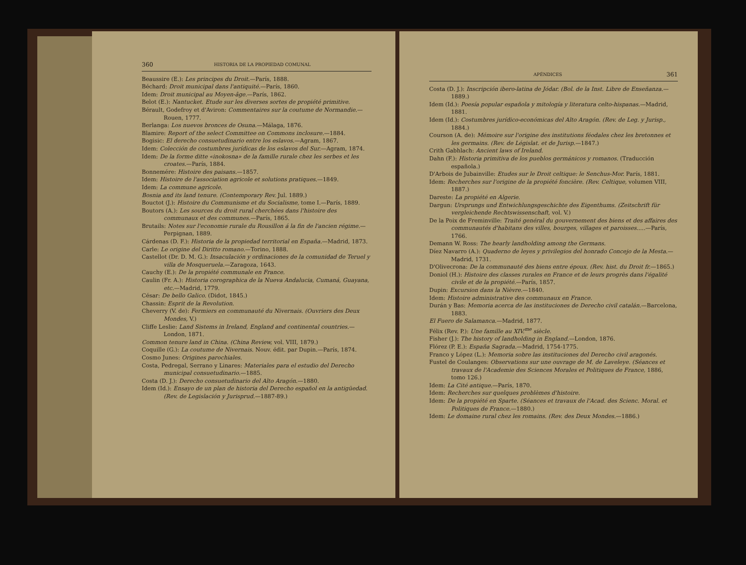360 HISTORIA DE LA PROPIEDAD COMUNAL
Beaussire (E.): Les principes du Droit.—París, 1888.
Béchard: Droit municipal dans l'antiquité.—París, 1860.
Idem: Droit municipal au Moyen-âge.—París, 1862.
Belot (E.): Nantucket. Etude sur les diverses sortes de propiété primitive.
Bérault, Godefroy et d'Aviron: Commentaires sur la coutume de Normandie.—Rouen, 1777.
Berlanga: Los nuevos bronces de Osuna.—Málaga, 1876.
Blamire: Report of the select Committee on Commons inclosure.—1884.
Bogisic: El derecho consuetudinario entre los eslavos.—Agram, 1867.
Idem: Colección de costumbres jurídicas de los eslavos del Sur.—Agram, 1874.
Idem: De la forme ditte «inokosna» de la famille rurale chez les serbes et les croates.—París, 1884.
Bonnemére: Histoire des paisans.—1857.
Idem: Histoire de l'association agricole et solutions pratiques.—1849.
Idem: La commune agricole.
Bosnia and its land tenure. (Contemporary Rev. Jul. 1889.)
Bouctot (J.): Histoire du Communisme et du Socialisme, tome I.—París, 1889.
Boutors (A.): Les sources du droit rural cherchées dans l'histoire des communaux et des communes.—París, 1865.
Brutails: Notes sur l'economie rurale du Rousillon á la fin de l'ancien régime.—Perpignan, 1889.
Cárdenas (D. F.): Historia de la propiedad territorial en España.—Madrid, 1873.
Carle: Le origine del Diritto romano.—Torino, 1888.
Castellot (Dr. D. M. G.): Insaculación y ordinaciones de la comunidad de Teruel y villa de Mosqueruela.—Zaragoza, 1643.
Cauchy (E.): De la propiété communale en France.
Caulin (Fr. A.): Historia corographica de la Nueva Andalucia, Cumaná, Guayana, etc.—Madrid, 1779.
César: De bello Galico. (Didot, 1845.)
Chassin: Esprit de la Revolution.
Cheverry (V. de): Fermiers en communauté du Nivernais. (Ouvriers des Deux Mondes, V.)
Cliffe Leslie: Land Sistems in Ireland, England and continental countries.—London, 1871.
Common tenure land in China. (China Review, vol. VIII, 1879.)
Coquille (G.): La coutume de Nivernais. Nouv. édit. par Dupin.—París, 1874.
Cosmo Junes: Origines parochiales.
Costa, Pedregal, Serrano y Linares: Materiales para el estudio del Derecho municipal consuetudinario.—1885.
Costa (D. J.): Derecho consuetudinario del Alto Aragón.—1880.
Idem (Id.): Ensayo de un plan de historia del Derecho español en la antigüedad. (Rev. de Legislación y Jurisprud.—1887-89.)
APÉNDICES 361
Costa (D. J.): Inscripción ibero-latina de Jódar. (Bol. de la Inst. Libre de Enseñanza.—1889.)
Idem (Id.): Poesía popular española y mitología y literatura celto-hispanas.—Madrid, 1881.
Idem (Id.): Costumbres jurídico-económicas del Alto Aragón. (Rev. de Leg. y Jurisp., 1884.)
Courson (A. de): Mémoire sur l'origine des institutions féodales chez les bretonnes et les germains. (Rev. de Législat. et de Jurisp.—1847.)
Crith Gabhlach: Ancient laws of Ireland.
Dahn (F.): Historia primitiva de los pueblos germánicos y romanos. (Traducción española.)
D'Arbois de Jubainville: Etudes sur le Droit celtique: le Senchus-Mor. París, 1881.
Idem: Recherches sur l'origine de la propiété foncière. (Rev. Celtique, volumen VIII, 1887.)
Dareste: La propiété en Algerie.
Dargun: Ursprungs und Entwichlungsgeschichte des Eigenthums. (Zeitschrift für vergleichende Rechtswissenschaft, vol. V.)
De la Poix de Freminville: Traité genéral du gouvernement des biens et des affaires des communautés d'habitans des villes, bourges, villages et paroisses.....—París, 1766.
Demann W. Ross: The hearly landholding among the Germans.
Díez Navarro (A.): Quaderno de leyes y privilegios del honrado Concejo de la Mesta.—Madrid, 1731.
D'Olivecrona: De la communauté des biens entre époux. (Rev. hist. du Droit fr.—1865.)
Doniol (H.): Histoire des classes rurales en France et de leurs progrès dans l'égalité civile et de la propiété.—París, 1857.
Dupin: Excursion dans la Nièvre.—1840.
Idem: Histoire administrative des communaux en France.
Durán y Bas: Memoria acerca de las instituciones de Derecho civil catalán.—Barcelona, 1883.
El Fuero de Salamanca.—Madrid, 1877.
Félix (Rev. P.): Une famille au XIV.<sup>me</sup> siècle.
Fisher (J.): The history of landholding in England.—London, 1876.
Flórez (P. E.): España Sagrada.—Madrid, 1754-1775.
Franco y López (L.): Memoria sobre las instituciones del Derecho civil aragonés.
Fustel de Coulanges: Observations sur une ouvrage de M. de Laveleye. (Séances et travaux de l'Academie des Sciences Morales et Politiques de France, 1886, tomo 126.)
Idem: La Cité antique.—París, 1870.
Idem: Recherches sur quelques problèmes d'histoire.
Idem: De la propiété en Sparte. (Séances et travaux de l'Acad. des Scienc. Moral. et Politiques de France.—1880.)
Idem: Le domaine rural chez les romains. (Rev. des Deux Mondes.—1886.)